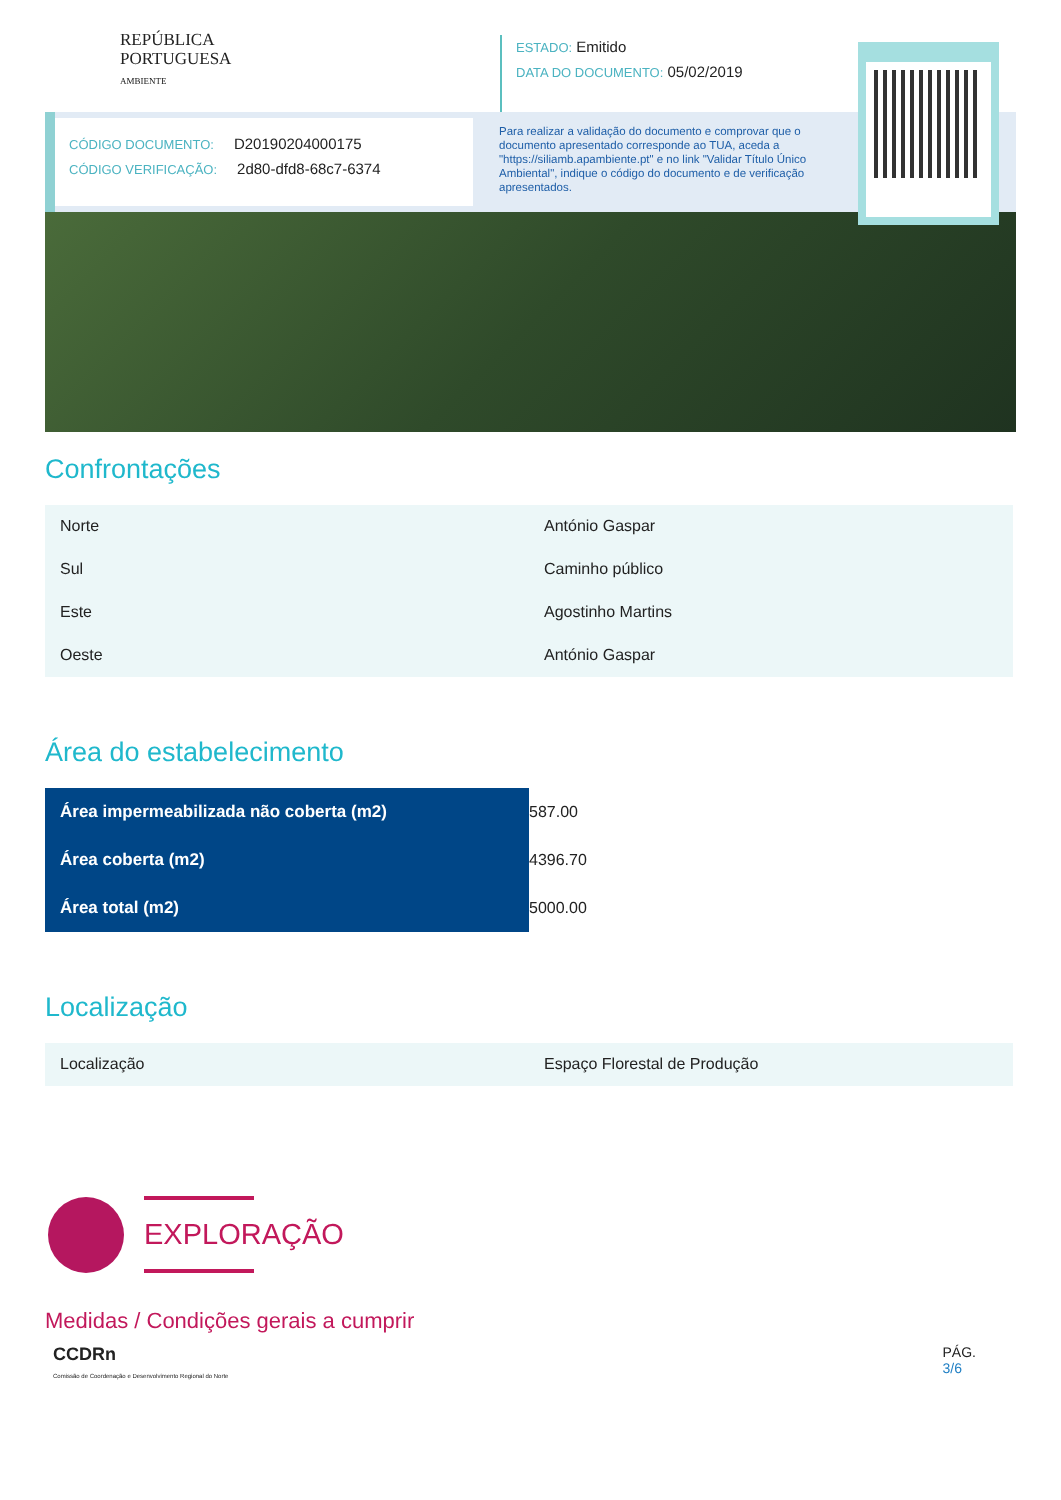REPÚBLICA
PORTUGUESA
AMBIENTE
ESTADO: Emitido
DATA DO DOCUMENTO: 05/02/2019
CÓDIGO DOCUMENTO: D20190204000175
CÓDIGO VERIFICAÇÃO: 2d80-dfd8-68c7-6374
Para realizar a validação do documento e comprovar que o documento apresentado corresponde ao TUA, aceda a "https://siliamb.apambiente.pt" e no link "Validar Título Único Ambiental", indique o código do documento e de verificação apresentados.
Confrontações
| Norte | António Gaspar |
| Sul | Caminho público |
| Este | Agostinho Martins |
| Oeste | António Gaspar |
Área do estabelecimento
| Área impermeabilizada não coberta (m2) | 587.00 |
| Área coberta (m2) | 4396.70 |
| Área total (m2) | 5000.00 |
Localização
| Localização | Espaço Florestal de Produção |
EXPLORAÇÃO
Medidas / Condições gerais a cumprir
CCDRn
Comissão de Coordenação e Desenvolvimento Regional do Norte
PÁG.
3/6